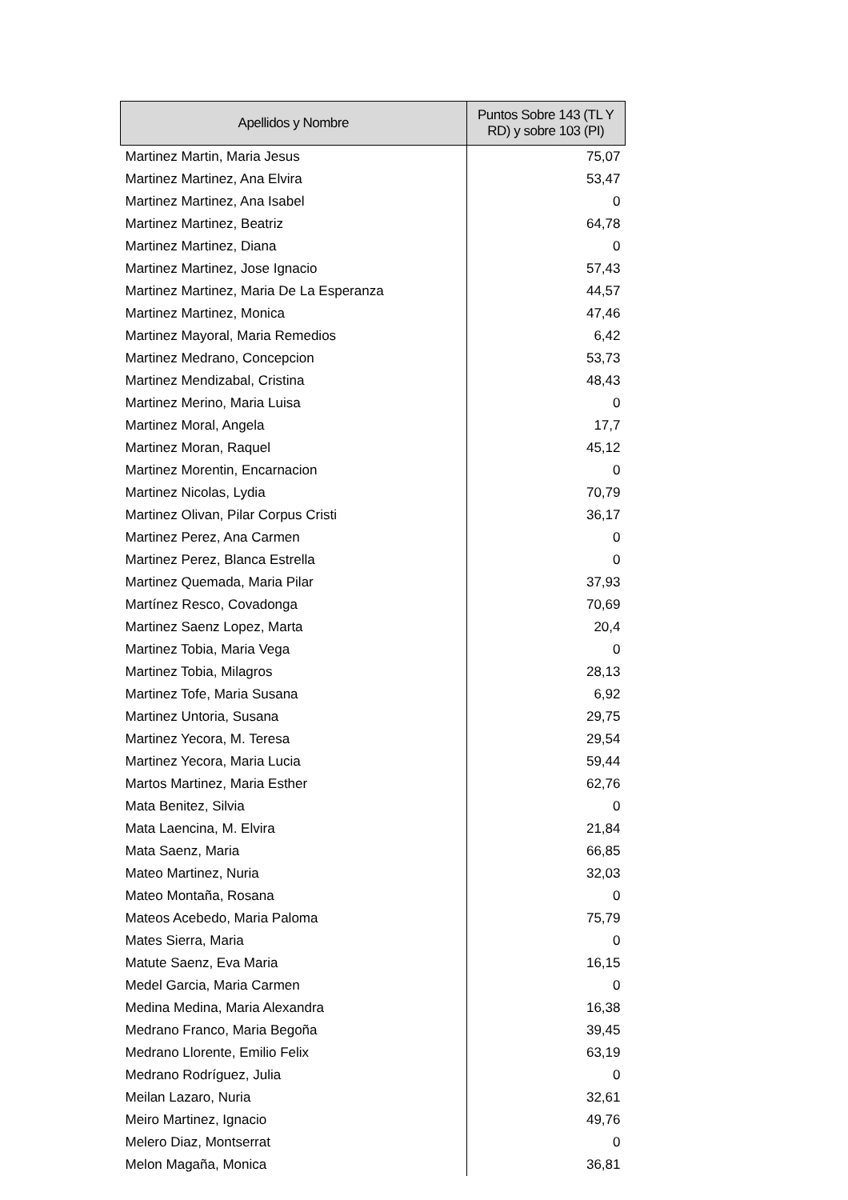| Apellidos y Nombre | Puntos Sobre 143 (TL Y RD) y sobre 103 (PI) |
| --- | --- |
| Martinez Martin, Maria Jesus | 75,07 |
| Martinez Martinez, Ana Elvira | 53,47 |
| Martinez Martinez, Ana Isabel | 0 |
| Martinez Martinez, Beatriz | 64,78 |
| Martinez Martinez, Diana | 0 |
| Martinez Martinez, Jose Ignacio | 57,43 |
| Martinez Martinez, Maria De La Esperanza | 44,57 |
| Martinez Martinez, Monica | 47,46 |
| Martinez Mayoral, Maria Remedios | 6,42 |
| Martinez Medrano, Concepcion | 53,73 |
| Martinez Mendizabal, Cristina | 48,43 |
| Martinez Merino, Maria Luisa | 0 |
| Martinez Moral, Angela | 17,7 |
| Martinez Moran, Raquel | 45,12 |
| Martinez Morentin, Encarnacion | 0 |
| Martinez Nicolas, Lydia | 70,79 |
| Martinez Olivan, Pilar Corpus Cristi | 36,17 |
| Martinez Perez, Ana Carmen | 0 |
| Martinez Perez, Blanca Estrella | 0 |
| Martinez Quemada, Maria Pilar | 37,93 |
| Martínez Resco, Covadonga | 70,69 |
| Martinez Saenz Lopez, Marta | 20,4 |
| Martinez Tobia, Maria Vega | 0 |
| Martinez Tobia, Milagros | 28,13 |
| Martinez Tofe, Maria Susana | 6,92 |
| Martinez Untoria, Susana | 29,75 |
| Martinez Yecora, M. Teresa | 29,54 |
| Martinez Yecora, Maria Lucia | 59,44 |
| Martos Martinez, Maria Esther | 62,76 |
| Mata Benitez, Silvia | 0 |
| Mata Laencina, M. Elvira | 21,84 |
| Mata Saenz, Maria | 66,85 |
| Mateo Martinez, Nuria | 32,03 |
| Mateo Montaña, Rosana | 0 |
| Mateos Acebedo, Maria Paloma | 75,79 |
| Mates Sierra, Maria | 0 |
| Matute Saenz, Eva Maria | 16,15 |
| Medel Garcia, Maria Carmen | 0 |
| Medina Medina, Maria Alexandra | 16,38 |
| Medrano Franco, Maria Begoña | 39,45 |
| Medrano Llorente, Emilio Felix | 63,19 |
| Medrano Rodríguez, Julia | 0 |
| Meilan Lazaro, Nuria | 32,61 |
| Meiro Martinez, Ignacio | 49,76 |
| Melero Diaz, Montserrat | 0 |
| Melon Magaña, Monica | 36,81 |